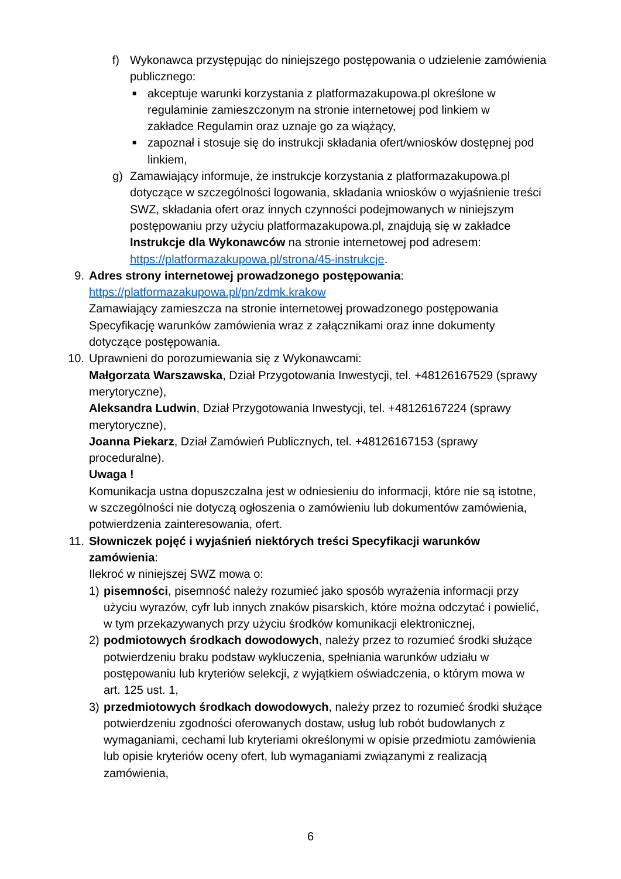f) Wykonawca przystępując do niniejszego postępowania o udzielenie zamówienia publicznego:
■
akceptuje warunki korzystania z platformazakupowa.pl określone w regulaminie zamieszczonym na stronie internetowej pod linkiem w zakładce Regulamin oraz uznaje go za wiążący,
■
zapoznał i stosuje się do instrukcji składania ofert/wniosków dostępnej pod linkiem,
g) Zamawiający informuje, że instrukcje korzystania z platformazakupowa.pl dotyczące w szczególności logowania, składania wniosków o wyjaśnienie treści SWZ, składania ofert oraz innych czynności podejmowanych w niniejszym postępowaniu przy użyciu platformazakupowa.pl, znajdują się w zakładce Instrukcje dla Wykonawców na stronie internetowej pod adresem: https://platformazakupowa.pl/strona/45-instrukcje.
9. Adres strony internetowej prowadzonego postępowania:
https://platformazakupowa.pl/pn/zdmk.krakow
Zamawiający zamieszcza na stronie internetowej prowadzonego postępowania Specyfikację warunków zamówienia wraz z załącznikami oraz inne dokumenty dotyczące postępowania.
10. Uprawnieni do porozumiewania się z Wykonawcami:
Małgorzata Warszawska, Dział Przygotowania Inwestycji, tel. +48126167529 (sprawy merytoryczne),
Aleksandra Ludwin, Dział Przygotowania Inwestycji, tel. +48126167224 (sprawy merytoryczne),
Joanna Piekarz, Dział Zamówień Publicznych, tel. +48126167153 (sprawy proceduralne).
Uwaga !
Komunikacja ustna dopuszczalna jest w odniesieniu do informacji, które nie są istotne, w szczególności nie dotyczą ogłoszenia o zamówieniu lub dokumentów zamówienia, potwierdzenia zainteresowania, ofert.
11. Słowniczek pojęć i wyjaśnień niektórych treści Specyfikacji warunków zamówienia:
Ilekroć w niniejszej SWZ mowa o:
1) pisemności, pisemność należy rozumieć jako sposób wyrażenia informacji przy użyciu wyrazów, cyfr lub innych znaków pisarskich, które można odczytać i powielić, w tym przekazywanych przy użyciu środków komunikacji elektronicznej,
2) podmiotowych środkach dowodowych, należy przez to rozumieć środki służące potwierdzeniu braku podstaw wykluczenia, spełniania warunków udziału w postępowaniu lub kryteriów selekcji, z wyjątkiem oświadczenia, o którym mowa w art. 125 ust. 1,
3) przedmiotowych środkach dowodowych, należy przez to rozumieć środki służące potwierdzeniu zgodności oferowanych dostaw, usług lub robót budowlanych z wymaganiami, cechami lub kryteriami określonymi w opisie przedmiotu zamówienia lub opisie kryteriów oceny ofert, lub wymaganiami związanymi z realizacją zamówienia,
6